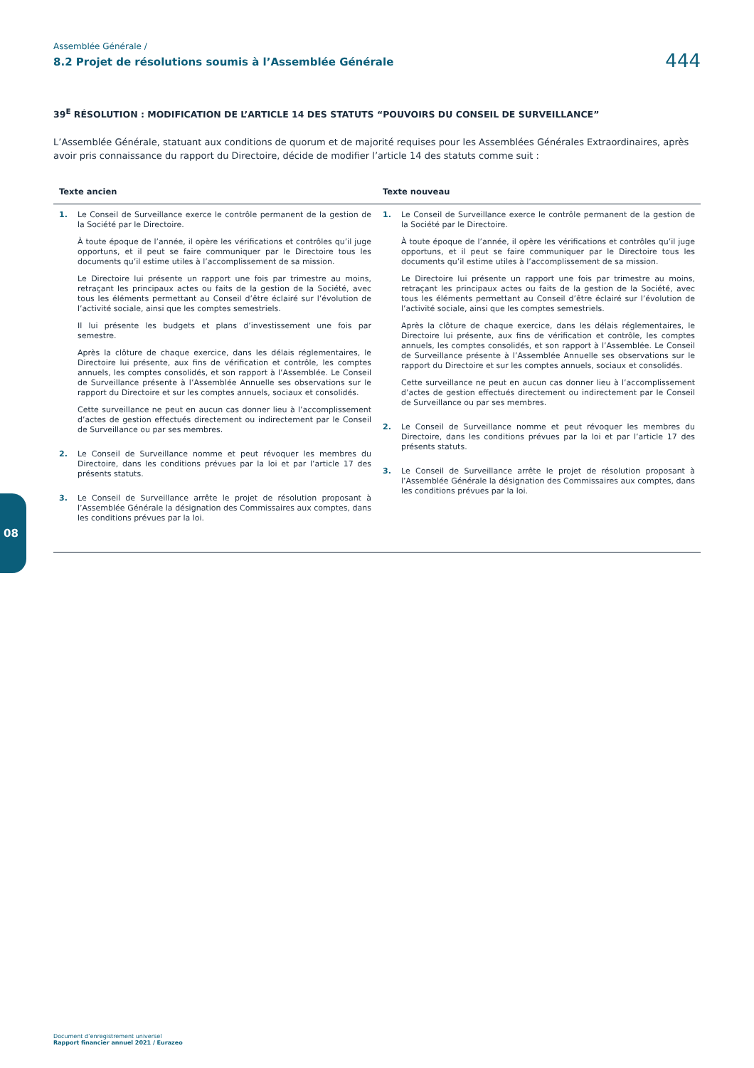Assemblée Générale /
8.2 Projet de résolutions soumis à l’Assemblée Générale
444
39<sup>E</sup> RÉSOLUTION : MODIFICATION DE L’ARTICLE 14 DES STATUTS “POUVOIRS DU CONSEIL DE SURVEILLANCE”
L’Assemblée Générale, statuant aux conditions de quorum et de majorité requises pour les Assemblées Générales Extraordinaires, après avoir pris connaissance du rapport du Directoire, décide de modifier l’article 14 des statuts comme suit :
| Texte ancien | Texte nouveau |
| --- | --- |
| 1. Le Conseil de Surveillance exerce le contrôle permanent de la gestion de la Société par le Directoire. À toute époque de l’année, il opère les vérifications et contrôles qu’il juge opportuns, et il peut se faire communiquer par le Directoire tous les documents qu’il estime utiles à l’accomplissement de sa mission. Le Directoire lui présente un rapport une fois par trimestre au moins, retraçant les principaux actes ou faits de la gestion de la Société, avec tous les éléments permettant au Conseil d’être éclairé sur l’évolution de l’activité sociale, ainsi que les comptes semestriels. Il lui présente les budgets et plans d’investissement une fois par semestre. Après la clôture de chaque exercice, dans les délais réglementaires, le Directoire lui présente, aux fins de vérification et contrôle, les comptes annuels, les comptes consolidés, et son rapport à l’Assemblée. Le Conseil de Surveillance présente à l’Assemblée Annuelle ses observations sur le rapport du Directoire et sur les comptes annuels, sociaux et consolidés. Cette surveillance ne peut en aucun cas donner lieu à l’accomplissement d’actes de gestion effectués directement ou indirectement par le Conseil de Surveillance ou par ses membres. 2. Le Conseil de Surveillance nomme et peut révoquer les membres du Directoire, dans les conditions prévues par la loi et par l’article 17 des présents statuts. 3. Le Conseil de Surveillance arrête le projet de résolution proposant à l’Assemblée Générale la désignation des Commissaires aux comptes, dans les conditions prévues par la loi. | 1. Le Conseil de Surveillance exerce le contrôle permanent de la gestion de la Société par le Directoire. À toute époque de l’année, il opère les vérifications et contrôles qu’il juge opportuns, et il peut se faire communiquer par le Directoire tous les documents qu’il estime utiles à l’accomplissement de sa mission. Le Directoire lui présente un rapport une fois par trimestre au moins, retraçant les principaux actes ou faits de la gestion de la Société, avec tous les éléments permettant au Conseil d’être éclairé sur l’évolution de l’activité sociale, ainsi que les comptes semestriels. Après la clôture de chaque exercice, dans les délais réglementaires, le Directoire lui présente, aux fins de vérification et contrôle, les comptes annuels, les comptes consolidés, et son rapport à l’Assemblée. Le Conseil de Surveillance présente à l’Assemblée Annuelle ses observations sur le rapport du Directoire et sur les comptes annuels, sociaux et consolidés. Cette surveillance ne peut en aucun cas donner lieu à l’accomplissement d’actes de gestion effectués directement ou indirectement par le Conseil de Surveillance ou par ses membres. 2. Le Conseil de Surveillance nomme et peut révoquer les membres du Directoire, dans les conditions prévues par la loi et par l’article 17 des présents statuts. 3. Le Conseil de Surveillance arrête le projet de résolution proposant à l’Assemblée Générale la désignation des Commissaires aux comptes, dans les conditions prévues par la loi. |
08
Document d’enregistrement universel
Rapport financier annuel 2021 / Eurazeo